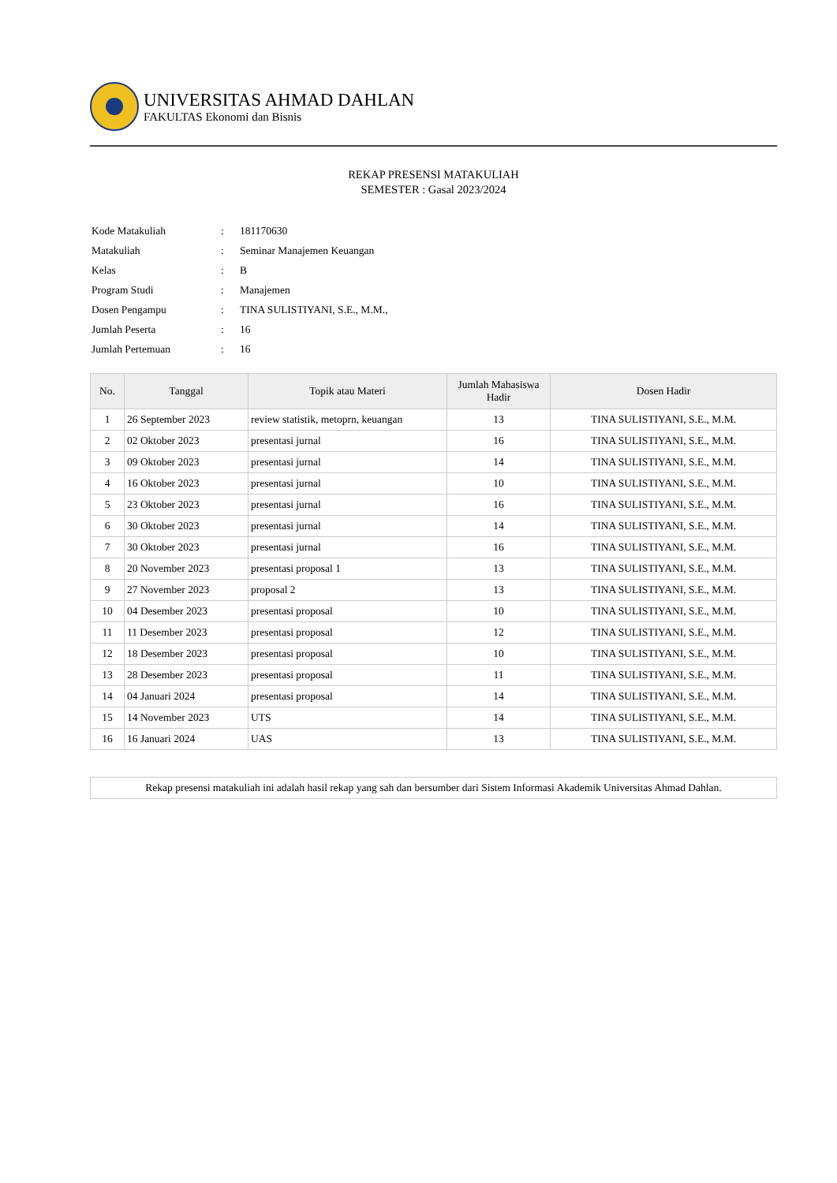UNIVERSITAS AHMAD DAHLAN
FAKULTAS Ekonomi dan Bisnis
REKAP PRESENSI MATAKULIAH
SEMESTER : Gasal 2023/2024
| Kode Matakuliah | : | 181170630 |
| Matakuliah | : | Seminar Manajemen Keuangan |
| Kelas | : | B |
| Program Studi | : | Manajemen |
| Dosen Pengampu | : | TINA SULISTIYANI, S.E., M.M., |
| Jumlah Peserta | : | 16 |
| Jumlah Pertemuan | : | 16 |
| No. | Tanggal | Topik atau Materi | Jumlah Mahasiswa Hadir | Dosen Hadir |
| --- | --- | --- | --- | --- |
| 1 | 26 September 2023 | review statistik, metoprn, keuangan | 13 | TINA SULISTIYANI, S.E., M.M. |
| 2 | 02 Oktober 2023 | presentasi jurnal | 16 | TINA SULISTIYANI, S.E., M.M. |
| 3 | 09 Oktober 2023 | presentasi jurnal | 14 | TINA SULISTIYANI, S.E., M.M. |
| 4 | 16 Oktober 2023 | presentasi jurnal | 10 | TINA SULISTIYANI, S.E., M.M. |
| 5 | 23 Oktober 2023 | presentasi jurnal | 16 | TINA SULISTIYANI, S.E., M.M. |
| 6 | 30 Oktober 2023 | presentasi jurnal | 14 | TINA SULISTIYANI, S.E., M.M. |
| 7 | 30 Oktober 2023 | presentasi jurnal | 16 | TINA SULISTIYANI, S.E., M.M. |
| 8 | 20 November 2023 | presentasi proposal 1 | 13 | TINA SULISTIYANI, S.E., M.M. |
| 9 | 27 November 2023 | proposal 2 | 13 | TINA SULISTIYANI, S.E., M.M. |
| 10 | 04 Desember 2023 | presentasi proposal | 10 | TINA SULISTIYANI, S.E., M.M. |
| 11 | 11 Desember 2023 | presentasi proposal | 12 | TINA SULISTIYANI, S.E., M.M. |
| 12 | 18 Desember 2023 | presentasi proposal | 10 | TINA SULISTIYANI, S.E., M.M. |
| 13 | 28 Desember 2023 | presentasi proposal | 11 | TINA SULISTIYANI, S.E., M.M. |
| 14 | 04 Januari 2024 | presentasi proposal | 14 | TINA SULISTIYANI, S.E., M.M. |
| 15 | 14 November 2023 | UTS | 14 | TINA SULISTIYANI, S.E., M.M. |
| 16 | 16 Januari 2024 | UAS | 13 | TINA SULISTIYANI, S.E., M.M. |
Rekap presensi matakuliah ini adalah hasil rekap yang sah dan bersumber dari Sistem Informasi Akademik Universitas Ahmad Dahlan.